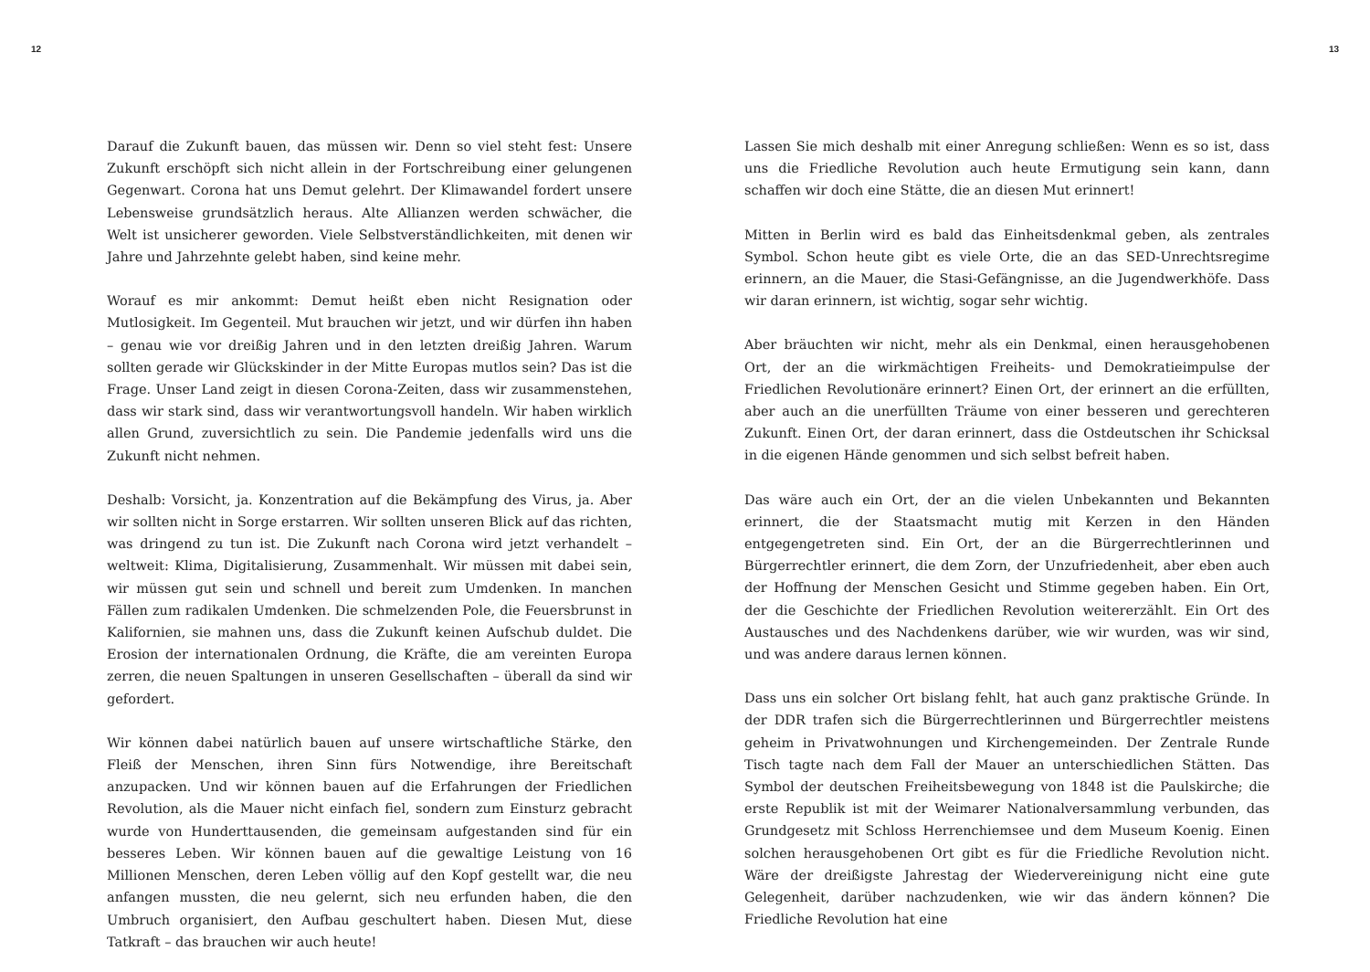12
Darauf die Zukunft bauen, das müssen wir. Denn so viel steht fest: Unsere Zukunft erschöpft sich nicht allein in der Fortschreibung einer gelungenen Gegenwart. Corona hat uns Demut gelehrt. Der Klimawandel fordert unsere Lebensweise grundsätzlich heraus. Alte Allianzen werden schwächer, die Welt ist unsicherer geworden. Viele Selbstverständlichkeiten, mit denen wir Jahre und Jahrzehnte gelebt haben, sind keine mehr.
Worauf es mir ankommt: Demut heißt eben nicht Resignation oder Mutlosigkeit. Im Gegenteil. Mut brauchen wir jetzt, und wir dürfen ihn haben – genau wie vor dreißig Jahren und in den letzten dreißig Jahren. Warum sollten gerade wir Glückskinder in der Mitte Europas mutlos sein? Das ist die Frage. Unser Land zeigt in diesen Corona-Zeiten, dass wir zusammenstehen, dass wir stark sind, dass wir verantwortungsvoll handeln. Wir haben wirklich allen Grund, zuversichtlich zu sein. Die Pandemie jedenfalls wird uns die Zukunft nicht nehmen.
Deshalb: Vorsicht, ja. Konzentration auf die Bekämpfung des Virus, ja. Aber wir sollten nicht in Sorge erstarren. Wir sollten unseren Blick auf das richten, was dringend zu tun ist. Die Zukunft nach Corona wird jetzt verhandelt – weltweit: Klima, Digitalisierung, Zusammenhalt. Wir müssen mit dabei sein, wir müssen gut sein und schnell und bereit zum Umdenken. In manchen Fällen zum radikalen Umdenken. Die schmelzenden Pole, die Feuersbrunst in Kalifornien, sie mahnen uns, dass die Zukunft keinen Aufschub duldet. Die Erosion der internationalen Ordnung, die Kräfte, die am vereinten Europa zerren, die neuen Spaltungen in unseren Gesellschaften – überall da sind wir gefordert.
Wir können dabei natürlich bauen auf unsere wirtschaftliche Stärke, den Fleiß der Menschen, ihren Sinn fürs Notwendige, ihre Bereitschaft anzupacken. Und wir können bauen auf die Erfahrungen der Friedlichen Revolution, als die Mauer nicht einfach fiel, sondern zum Einsturz gebracht wurde von Hunderttausenden, die gemeinsam aufgestanden sind für ein besseres Leben. Wir können bauen auf die gewaltige Leistung von 16 Millionen Menschen, deren Leben völlig auf den Kopf gestellt war, die neu anfangen mussten, die neu gelernt, sich neu erfunden haben, die den Umbruch organisiert, den Aufbau geschultert haben. Diesen Mut, diese Tatkraft – das brauchen wir auch heute!
13
Lassen Sie mich deshalb mit einer Anregung schließen: Wenn es so ist, dass uns die Friedliche Revolution auch heute Ermutigung sein kann, dann schaffen wir doch eine Stätte, die an diesen Mut erinnert!
Mitten in Berlin wird es bald das Einheitsdenkmal geben, als zentrales Symbol. Schon heute gibt es viele Orte, die an das SED-Unrechtsregime erinnern, an die Mauer, die Stasi-Gefängnisse, an die Jugendwerkhöfe. Dass wir daran erinnern, ist wichtig, sogar sehr wichtig.
Aber bräuchten wir nicht, mehr als ein Denkmal, einen herausgehobenen Ort, der an die wirkmächtigen Freiheits- und Demokratieimpulse der Friedlichen Revolutionäre erinnert? Einen Ort, der erinnert an die erfüllten, aber auch an die unerfüllten Träume von einer besseren und gerechteren Zukunft. Einen Ort, der daran erinnert, dass die Ostdeutschen ihr Schicksal in die eigenen Hände genommen und sich selbst befreit haben.
Das wäre auch ein Ort, der an die vielen Unbekannten und Bekannten erinnert, die der Staatsmacht mutig mit Kerzen in den Händen entgegengetreten sind. Ein Ort, der an die Bürgerrechtlerinnen und Bürgerrechtler erinnert, die dem Zorn, der Unzufriedenheit, aber eben auch der Hoffnung der Menschen Gesicht und Stimme gegeben haben. Ein Ort, der die Geschichte der Friedlichen Revolution weitererzählt. Ein Ort des Austausches und des Nachdenkens darüber, wie wir wurden, was wir sind, und was andere daraus lernen können.
Dass uns ein solcher Ort bislang fehlt, hat auch ganz praktische Gründe. In der DDR trafen sich die Bürgerrechtlerinnen und Bürgerrechtler meistens geheim in Privatwohnungen und Kirchengemeinden. Der Zentrale Runde Tisch tagte nach dem Fall der Mauer an unterschiedlichen Stätten. Das Symbol der deutschen Freiheitsbewegung von 1848 ist die Paulskirche; die erste Republik ist mit der Weimarer Nationalversammlung verbunden, das Grundgesetz mit Schloss Herrenchiemsee und dem Museum Koenig. Einen solchen herausgehobenen Ort gibt es für die Friedliche Revolution nicht. Wäre der dreißigste Jahrestag der Wiedervereinigung nicht eine gute Gelegenheit, darüber nachzudenken, wie wir das ändern können? Die Friedliche Revolution hat eine